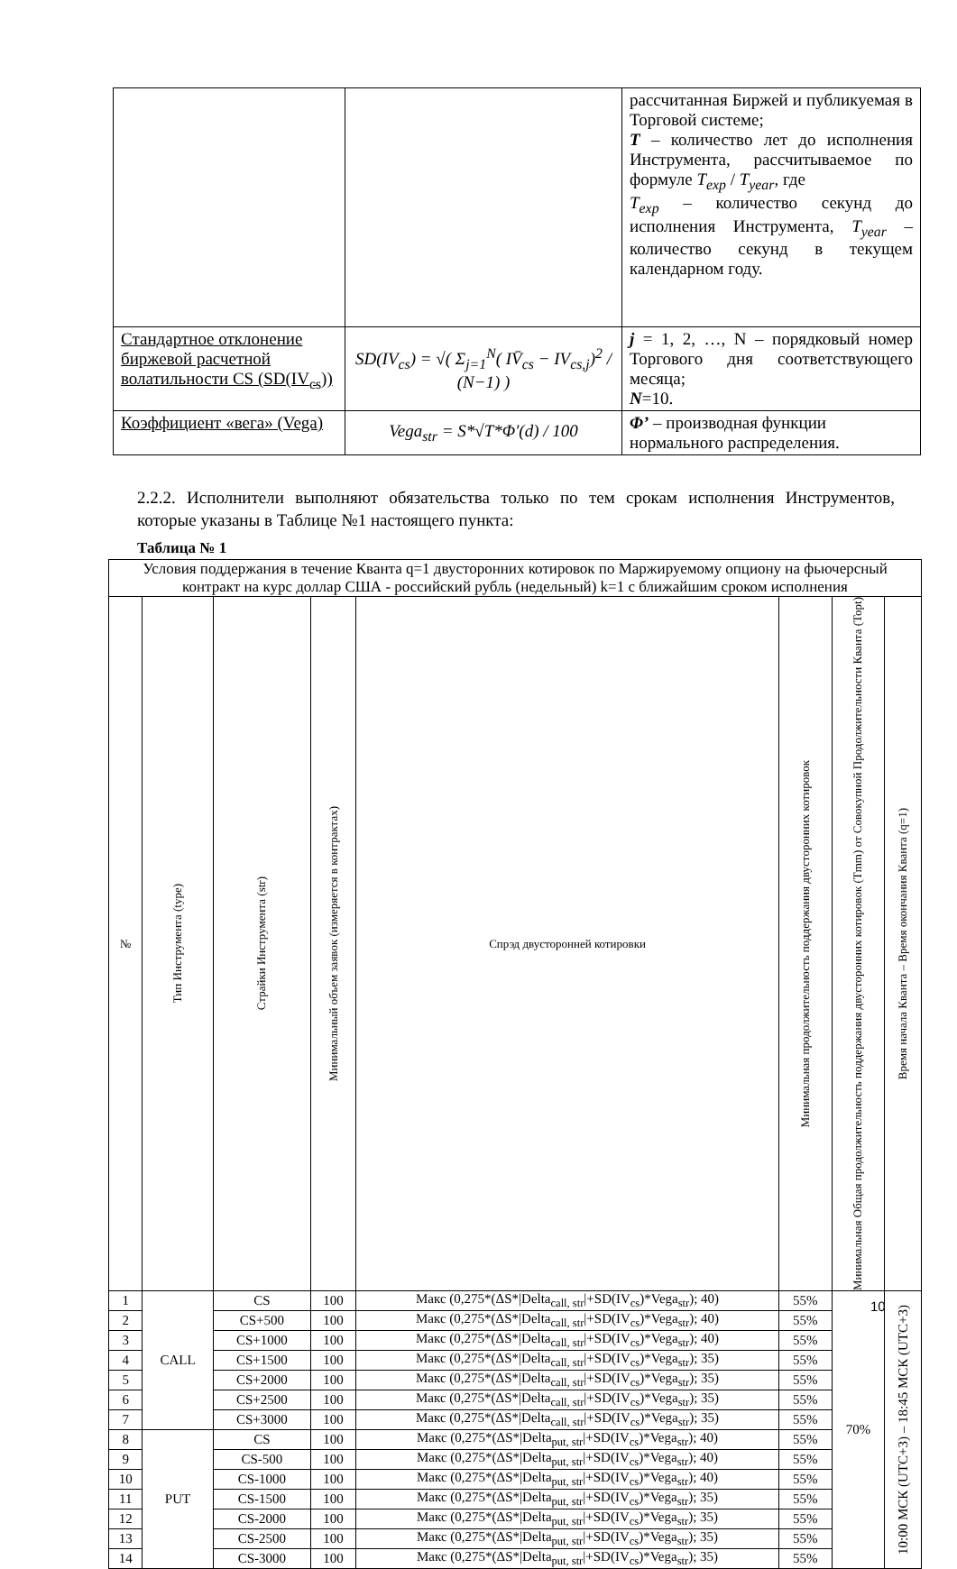| | | рассчитанная Биржей и публикуемая в Торговой системе; T – количество лет до исполнения Инструмента, рассчитываемое по формуле T<sub>exp</sub> / T<sub>year</sub> , где T<sub>exp</sub> – количество секунд до исполнения Инструмента, T<sub>year</sub> – количество секунд в текущем календарном году. |
| Стандартное отклонение биржевой расчетной волатильности CS (SD(IV<sub>cs</sub>)) | SD(IV<sub>cs</sub>) = √( Σ<sub>j=1</sub><sup>N</sup>( IV̄<sub>cs</sub> − IV<sub>cs,j</sub>)<sup>2</sup> / (N−1) ) | j = 1, 2, …, N – порядковый номер Торгового дня соответствующего месяца; N =10. |
| Коэффициент «вега» (Vega) | Vega<sub>str</sub> = S*√T*Φ′(d) / 100 | Φ’ – производная функции нормального распределения. |
2.2.2. Исполнители выполняют обязательства только по тем срокам исполнения Инструментов, которые указаны в Таблице №1 настоящего пункта:
Таблица № 1
| Условия поддержания в течение Кванта q=1 двусторонних котировок по Маржируемому опциону на фьючерсный контракт на курс доллар США - российский рубль (недельный) k=1 с ближайшим сроком исполнения | | | | | | | |
| --- | --- | --- | --- | --- | --- | --- | --- |
| № | Тип Инструмента (type) | Страйки Инструмента (str) | Минимальный объем заявок (измеряется в контрактах) | Спрэд двусторонней котировки | Минимальная продолжительность поддержания двусторонних котировок | Минимальная Общая продолжительность поддержания двусторонних котировок (Tmm) от Совокупной Продолжительности Кванта (Topt) | Время начала Кванта – Время окончания Кванта (q=1) |
| 1 | CALL | CS | 100 | Макс (0,275*(ΔS*/Delta<sub>call, str</sub>/+SD(IV<sub>cs</sub>)*Vega<sub>str</sub>); 40) | 55% | 70% | 10:00 МСК (UTC+3) – 18:45 МСК (UTC+3) |
| 2 | | CS+500 | 100 | Макс (0,275*(ΔS*/Delta<sub>call, str</sub>/+SD(IV<sub>cs</sub>)*Vega<sub>str</sub>); 40) | 55% | | |
| 3 | | CS+1000 | 100 | Макс (0,275*(ΔS*/Delta<sub>call, str</sub>/+SD(IV<sub>cs</sub>)*Vega<sub>str</sub>); 40) | 55% | | |
| 4 | | CS+1500 | 100 | Макс (0,275*(ΔS*/Delta<sub>call, str</sub>/+SD(IV<sub>cs</sub>)*Vega<sub>str</sub>); 35) | 55% | | |
| 5 | | CS+2000 | 100 | Макс (0,275*(ΔS*/Delta<sub>call, str</sub>/+SD(IV<sub>cs</sub>)*Vega<sub>str</sub>); 35) | 55% | | |
| 6 | | CS+2500 | 100 | Макс (0,275*(ΔS*/Delta<sub>call, str</sub>/+SD(IV<sub>cs</sub>)*Vega<sub>str</sub>); 35) | 55% | | |
| 7 | | CS+3000 | 100 | Макс (0,275*(ΔS*/Delta<sub>call, str</sub>/+SD(IV<sub>cs</sub>)*Vega<sub>str</sub>); 35) | 55% | | |
| 8 | PUT | CS | 100 | Макс (0,275*(ΔS*/Delta<sub>put, str</sub>/+SD(IV<sub>cs</sub>)*Vega<sub>str</sub>); 40) | 55% | | |
| 9 | | CS-500 | 100 | Макс (0,275*(ΔS*/Delta<sub>put, str</sub>/+SD(IV<sub>cs</sub>)*Vega<sub>str</sub>); 40) | 55% | | |
| 10 | | CS-1000 | 100 | Макс (0,275*(ΔS*/Delta<sub>put, str</sub>/+SD(IV<sub>cs</sub>)*Vega<sub>str</sub>); 40) | 55% | | |
| 11 | | CS-1500 | 100 | Макс (0,275*(ΔS*/Delta<sub>put, str</sub>/+SD(IV<sub>cs</sub>)*Vega<sub>str</sub>); 35) | 55% | | |
| 12 | | CS-2000 | 100 | Макс (0,275*(ΔS*/Delta<sub>put, str</sub>/+SD(IV<sub>cs</sub>)*Vega<sub>str</sub>); 35) | 55% | | |
| 13 | | CS-2500 | 100 | Макс (0,275*(ΔS*/Delta<sub>put, str</sub>/+SD(IV<sub>cs</sub>)*Vega<sub>str</sub>); 35) | 55% | | |
| 14 | | CS-3000 | 100 | Макс (0,275*(ΔS*/Delta<sub>put, str</sub>/+SD(IV<sub>cs</sub>)*Vega<sub>str</sub>); 35) | 55% | | |
10